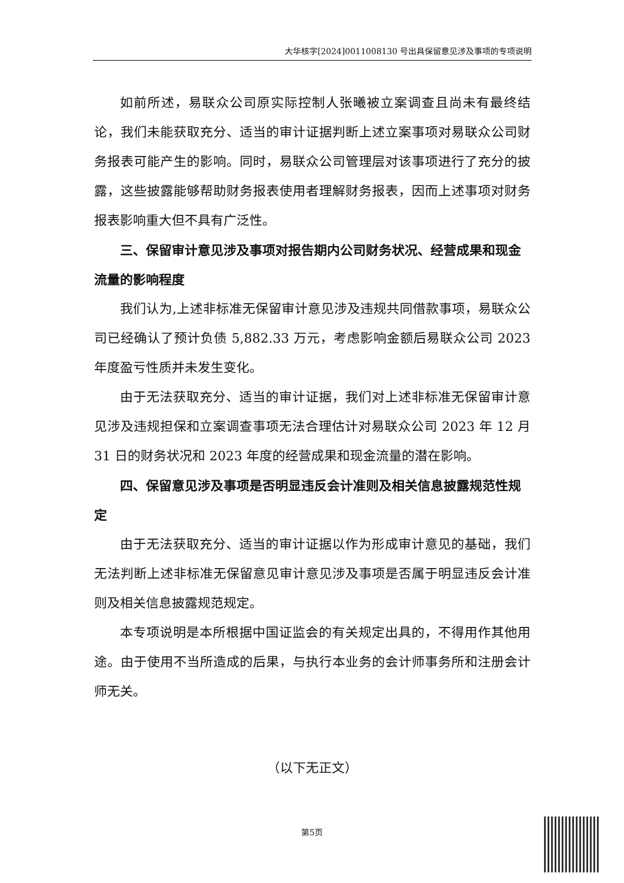大华核字[2024]0011008130 号出具保留意见涉及事项的专项说明
如前所述，易联众公司原实际控制人张曦被立案调查且尚未有最终结论，我们未能获取充分、适当的审计证据判断上述立案事项对易联众公司财务报表可能产生的影响。同时，易联众公司管理层对该事项进行了充分的披露，这些披露能够帮助财务报表使用者理解财务报表，因而上述事项对财务报表影响重大但不具有广泛性。
三、保留审计意见涉及事项对报告期内公司财务状况、经营成果和现金流量的影响程度
我们认为,上述非标准无保留审计意见涉及违规共同借款事项，易联众公司已经确认了预计负债 5,882.33 万元，考虑影响金额后易联众公司 2023 年度盈亏性质并未发生变化。
由于无法获取充分、适当的审计证据，我们对上述非标准无保留审计意见涉及违规担保和立案调查事项无法合理估计对易联众公司 2023 年 12 月 31 日的财务状况和 2023 年度的经营成果和现金流量的潜在影响。
四、保留意见涉及事项是否明显违反会计准则及相关信息披露规范性规定
由于无法获取充分、适当的审计证据以作为形成审计意见的基础，我们无法判断上述非标准无保留意见审计意见涉及事项是否属于明显违反会计准则及相关信息披露规范规定。
本专项说明是本所根据中国证监会的有关规定出具的，不得用作其他用途。由于使用不当所造成的后果，与执行本业务的会计师事务所和注册会计师无关。
（以下无正文）
第5页